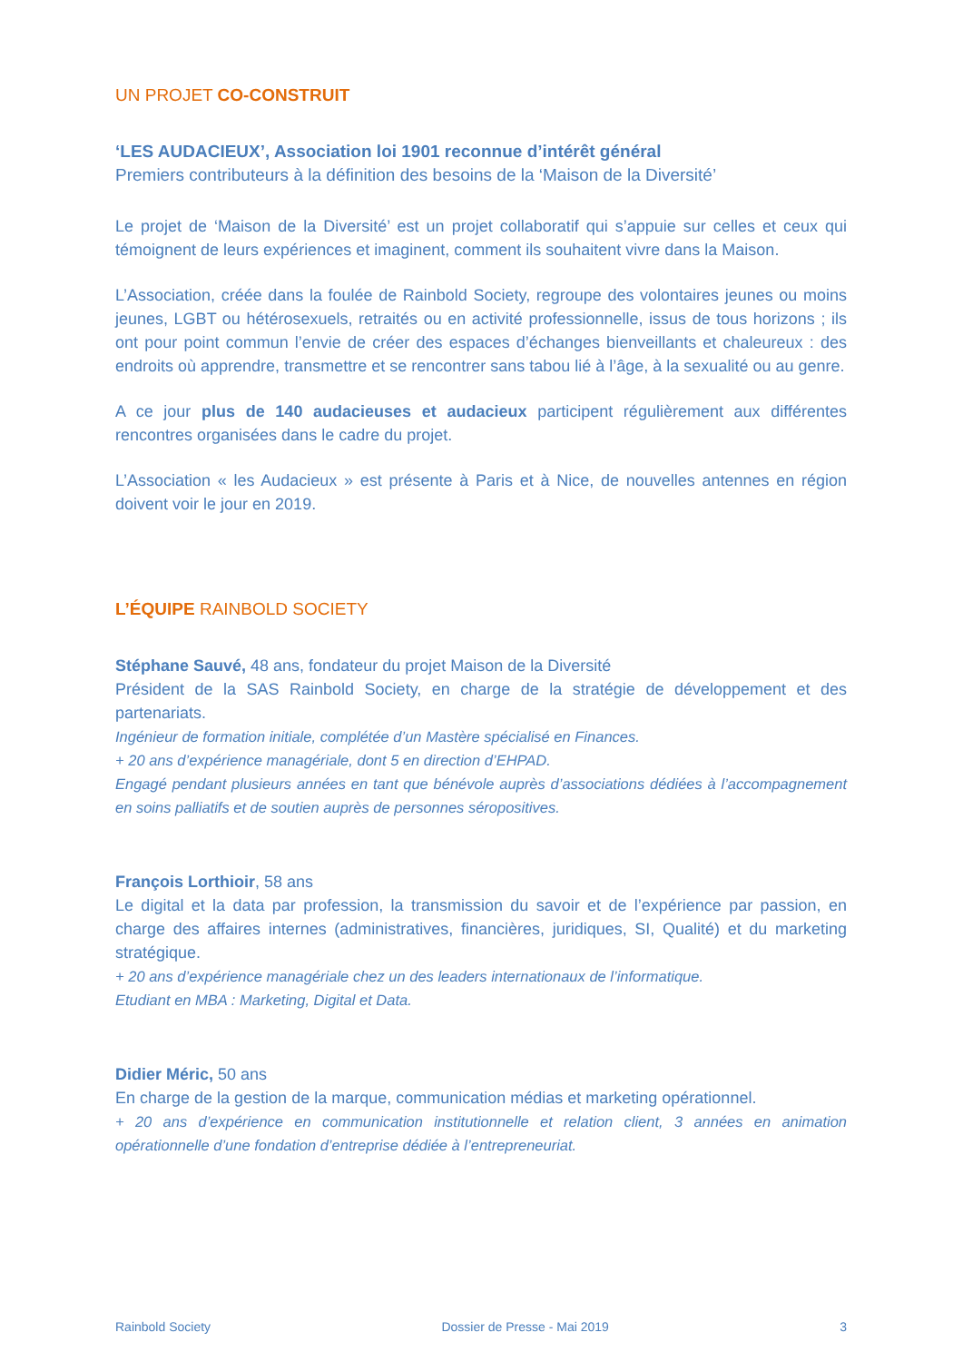UN PROJET CO-CONSTRUIT
‘LES AUDACIEUX’, Association loi 1901 reconnue d’intérêt général
Premiers contributeurs à la définition des besoins de la ‘Maison de la Diversité’
Le projet de ‘Maison de la Diversité’ est un projet collaboratif qui s’appuie sur celles et ceux qui témoignent de leurs expériences et imaginent, comment ils souhaitent vivre dans la Maison.
L’Association, créée dans la foulée de Rainbold Society, regroupe des volontaires jeunes ou moins jeunes, LGBT ou hétérosexuels, retraités ou en activité professionnelle, issus de tous horizons ; ils ont pour point commun l’envie de créer des espaces d’échanges bienveillants et chaleureux : des endroits où apprendre, transmettre et se rencontrer sans tabou lié à l’âge, à la sexualité ou au genre.
A ce jour plus de 140 audacieuses et audacieux participent régulièrement aux différentes rencontres organisées dans le cadre du projet.
L’Association « les Audacieux » est présente à Paris et à Nice, de nouvelles antennes en région doivent voir le jour en 2019.
L’ÉQUIPE RAINBOLD SOCIETY
Stéphane Sauvé, 48 ans, fondateur du projet Maison de la Diversité
Président de la SAS Rainbold Society, en charge de la stratégie de développement et des partenariats.
Ingénieur de formation initiale, complétée d’un Mastère spécialisé en Finances.
+ 20 ans d’expérience managériale, dont 5 en direction d’EHPAD.
Engagé pendant plusieurs années en tant que bénévole auprès d’associations dédiées à l’accompagnement en soins palliatifs et de soutien auprès de personnes séropositives.
François Lorthioir, 58 ans
Le digital et la data par profession, la transmission du savoir et de l’expérience par passion, en charge des affaires internes (administratives, financières, juridiques, SI, Qualité) et du marketing stratégique.
+ 20 ans d’expérience managériale chez un des leaders internationaux de l’informatique.
Etudiant en MBA : Marketing, Digital et Data.
Didier Méric, 50 ans
En charge de la gestion de la marque, communication médias et marketing opérationnel.
+ 20 ans d’expérience en communication institutionnelle et relation client, 3 années en animation opérationnelle d’une fondation d’entreprise dédiée à l’entrepreneuriat.
Rainbold Society Dossier de Presse - Mai 2019 3